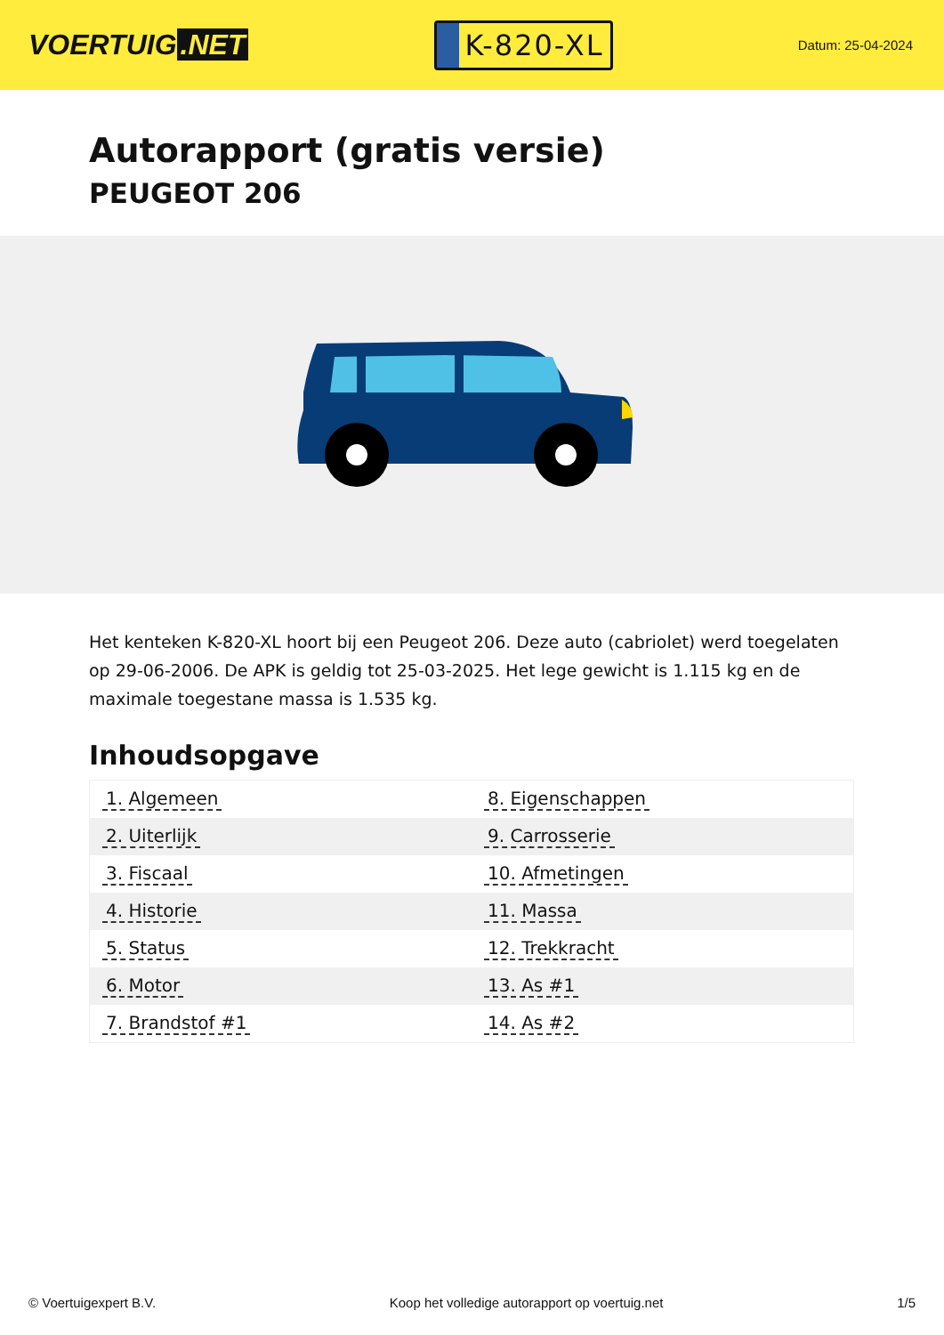VOERTUIG.NET
K-820-XL
Datum: 25-04-2024
Autorapport (gratis versie)
PEUGEOT 206
Het kenteken K-820-XL hoort bij een Peugeot 206. Deze auto (cabriolet) werd toegelaten op 29-06-2006. De APK is geldig tot 25-03-2025. Het lege gewicht is 1.115 kg en de maximale toegestane massa is 1.535 kg.
Inhoudsopgave
| 1. Algemeen | 8. Eigenschappen |
| 2. Uiterlijk | 9. Carrosserie |
| 3. Fiscaal | 10. Afmetingen |
| 4. Historie | 11. Massa |
| 5. Status | 12. Trekkracht |
| 6. Motor | 13. As #1 |
| 7. Brandstof #1 | 14. As #2 |
© Voertuigexpert B.V. Koop het volledige autorapport op voertuig.net 1/5